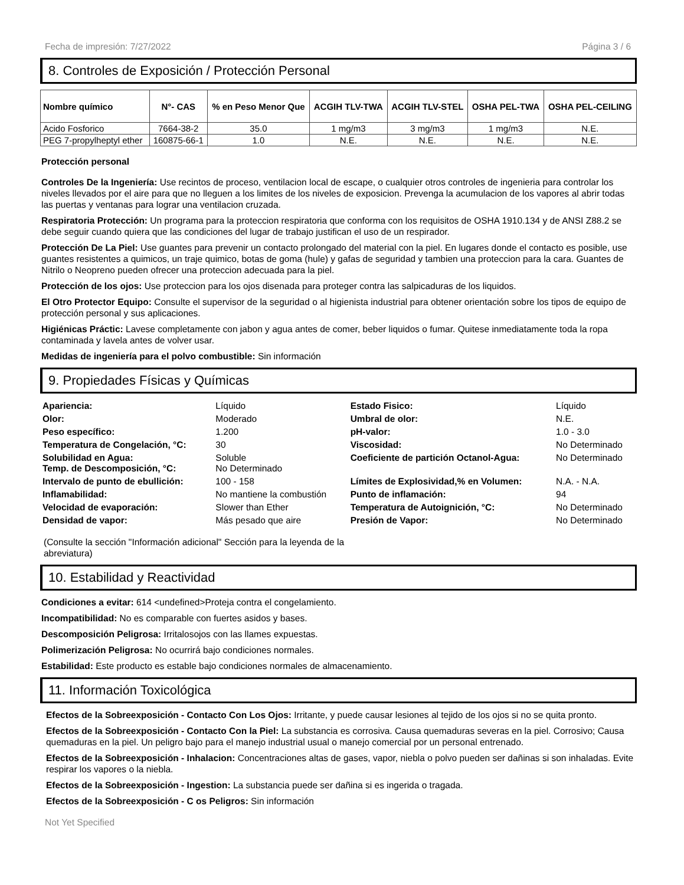Fecha de impresión: 7/27/2022 Página 3 / 6
8. Controles de Exposición / Protección Personal
| Nombre químico | N°- CAS | % en Peso Menor Que | ACGIH TLV-TWA | ACGIH TLV-STEL | OSHA PEL-TWA | OSHA PEL-CEILING |
| --- | --- | --- | --- | --- | --- | --- |
| Acido Fosforico | 7664-38-2 | 35.0 | 1 mg/m3 | 3 mg/m3 | 1 mg/m3 | N.E. |
| PEG 7-propylheptyl ether | 160875-66-1 | 1.0 | N.E. | N.E. | N.E. | N.E. |
Protección personal
Controles De la Ingeniería: Use recintos de proceso, ventilacion local de escape, o cualquier otros controles de ingenieria para controlar los niveles llevados por el aire para que no lleguen a los limites de los niveles de exposicion. Prevenga la acumulacion de los vapores al abrir todas las puertas y ventanas para lograr una ventilacion cruzada.
Respiratoria Protección: Un programa para la proteccion respiratoria que conforma con los requisitos de OSHA 1910.134 y de ANSI Z88.2 se debe seguir cuando quiera que las condiciones del lugar de trabajo justifican el uso de un respirador.
Protección De La Piel: Use guantes para prevenir un contacto prolongado del material con la piel. En lugares donde el contacto es posible, use guantes resistentes a quimicos, un traje quimico, botas de goma (hule) y gafas de seguridad y tambien una proteccion para la cara. Guantes de Nitrilo o Neopreno pueden ofrecer una proteccion adecuada para la piel.
Protección de los ojos: Use proteccion para los ojos disenada para proteger contra las salpicaduras de los liquidos.
El Otro Protector Equipo: Consulte el supervisor de la seguridad o al higienista industrial para obtener orientación sobre los tipos de equipo de protección personal y sus aplicaciones.
Higiénicas Práctic: Lavese completamente con jabon y agua antes de comer, beber liquidos o fumar. Quitese inmediatamente toda la ropa contaminada y lavela antes de volver usar.
Medidas de ingeniería para el polvo combustible: Sin información
9. Propiedades Físicas y Químicas
| Apariencia: | Líquido | Estado Fisico: | Líquido |
| Olor: | Moderado | Umbral de olor: | N.E. |
| Peso específico: | 1.200 | pH-valor: | 1.0 - 3.0 |
| Temperatura de Congelación, °C: | 30 | Viscosidad: | No Determinado |
| Solubilidad en Agua: Temp. de Descomposición, °C: | Soluble No Determinado | Coeficiente de partición Octanol-Agua: | No Determinado |
| Intervalo de punto de ebullición: | 100 - 158 | Límites de Explosividad,% en Volumen: | N.A. - N.A. |
| Inflamabilidad: | No mantiene la combustión | Punto de inflamación: | 94 |
| Velocidad de evaporación: | Slower than Ether | Temperatura de Autoignición, °C: | No Determinado |
| Densidad de vapor: | Más pesado que aire | Presión de Vapor: | No Determinado |
(Consulte la sección "Información adicional" Sección para la leyenda de la abreviatura)
10. Estabilidad y Reactividad
Condiciones a evitar: 614 <undefined>Proteja contra el congelamiento.
Incompatibilidad: No es comparable con fuertes asidos y bases.
Descomposición Peligrosa: Irritalosojos con las llames expuestas.
Polimerización Peligrosa: No ocurrirá bajo condiciones normales.
Estabilidad: Este producto es estable bajo condiciones normales de almacenamiento.
11. Información Toxicológica
Efectos de la Sobreexposición - Contacto Con Los Ojos: Irritante, y puede causar lesiones al tejido de los ojos si no se quita pronto.
Efectos de la Sobreexposición - Contacto Con la Piel: La substancia es corrosiva. Causa quemaduras severas en la piel. Corrosivo; Causa quemaduras en la piel. Un peligro bajo para el manejo industrial usual o manejo comercial por un personal entrenado.
Efectos de la Sobreexposición - Inhalacion: Concentraciones altas de gases, vapor, niebla o polvo pueden ser dañinas si son inhaladas. Evite respirar los vapores o la niebla.
Efectos de la Sobreexposición - Ingestion: La substancia puede ser dañina si es ingerida o tragada.
Efectos de la Sobreexposición - C os Peligros: Sin información
Not Yet Specified